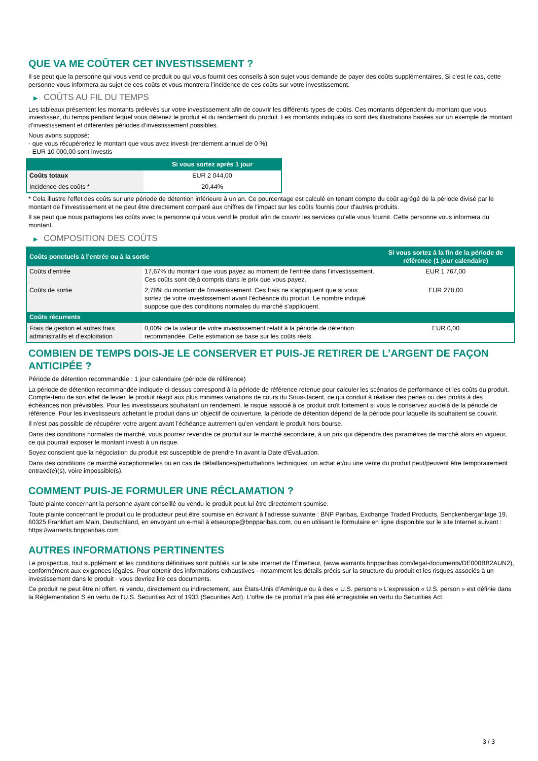QUE VA ME COÛTER CET INVESTISSEMENT ?
Il se peut que la personne qui vous vend ce produit ou qui vous fournit des conseils à son sujet vous demande de payer des coûts supplémentaires. Si c’est le cas, cette personne vous informera au sujet de ces coûts et vous montrera l’incidence de ces coûts sur votre investissement.
▶ COÛTS AU FIL DU TEMPS
Les tableaux présentent les montants prélevés sur votre investissement afin de couvrir les différents types de coûts. Ces montants dépendent du montant que vous investissez, du temps pendant lequel vous détenez le produit et du rendement du produit. Les montants indiqués ici sont des illustrations basées sur un exemple de montant d’investissement et différentes périodes d’investissement possibles.
Nous avons supposé:
- que vous récupéreriez le montant que vous avez investi (rendement annuel de 0 %)
- EUR 10 000,00 sont investis
| | Si vous sortez après 1 jour |
| --- | --- |
| Coûts totaux | EUR 2 044,00 |
| Incidence des coûts * | 20,44% |
* Cela illustre l'effet des coûts sur une période de détention inférieure à un an. Ce pourcentage est calculé en tenant compte du coût agrégé de la période divisé par le montant de l'investissement et ne peut être directement comparé aux chiffres de l'impact sur les coûts fournis pour d'autres produits.
Il se peut que nous partagions les coûts avec la personne qui vous vend le produit afin de couvrir les services qu’elle vous fournit. Cette personne vous informera du montant.
▶ COMPOSITION DES COÛTS
| Coûts ponctuels à l’entrée ou à la sortie | | Si vous sortez à la fin de la période de référence (1 jour calendaire) |
| --- | --- | --- |
| Coûts d'entrée | 17,67% du montant que vous payez au moment de l’entrée dans l’investissement. Ces coûts sont déjà compris dans le prix que vous payez. | EUR 1 767,00 |
| Coûts de sortie | 2,78% du montant de l'investissement. Ces frais ne s'appliquent que si vous sortez de votre investissement avant l'échéance du produit. Le nombre indiqué suppose que des conditions normales du marché s'appliquent. | EUR 278,00 |
| Coûts récurrents | | |
| Frais de gestion et autres frais administratifs et d’exploitation | 0,00% de la valeur de votre investissement relatif à la période de détention recommandée. Cette estimation se base sur les coûts réels. | EUR 0,00 |
COMBIEN DE TEMPS DOIS-JE LE CONSERVER ET PUIS-JE RETIRER DE L’ARGENT DE FAÇON ANTICIPÉE ?
Période de détention recommandée : 1 jour calendaire (période de référence)
La période de détention recommandée indiquée ci-dessus correspond à la période de référence retenue pour calculer les scénarios de performance et les coûts du produit. Compte-tenu de son effet de levier, le produit réagit aux plus minimes variations de cours du Sous-Jacent, ce qui conduit à réaliser des pertes ou des profits à des échéances non prévisibles. Pour les investisseurs souhaitant un rendement, le risque associé à ce produit croît fortement si vous le conservez au-delà de la période de référence. Pour les investisseurs achetant le produit dans un objectif de couverture, la période de détention dépend de la période pour laquelle ils souhaitent se couvrir.
Il n'est pas possible de récupérer votre argent avant l’échéance autrement qu'en vendant le produit hors bourse.
Dans des conditions normales de marché, vous pourrez revendre ce produit sur le marché secondaire, à un prix qui dépendra des paramètres de marché alors en vigueur, ce qui pourrait exposer le montant investi à un risque.
Soyez conscient que la négociation du produit est susceptible de prendre fin avant la Date d'Évaluation.
Dans des conditions de marché exceptionnelles ou en cas de défaillances/perturbations techniques, un achat et/ou une vente du produit peut/peuvent être temporairement entravé(e)(s), voire impossible(s).
COMMENT PUIS-JE FORMULER UNE RÉCLAMATION ?
Toute plainte concernant la personne ayant conseillé ou vendu le produit peut lui être directement soumise.
Toute plainte concernant le produit ou le producteur peut être soumise en écrivant à l'adresse suivante : BNP Paribas, Exchange Traded Products, Senckenberganlage 19, 60325 Frankfurt am Main, Deutschland, en envoyant un e-mail à etseurope@bnpparibas.com, ou en utilisant le formulaire en ligne disponible sur le site Internet suivant : https://warrants.bnpparibas.com
AUTRES INFORMATIONS PERTINENTES
Le prospectus, tout supplément et les conditions définitives sont publiés sur le site internet de l'Émetteur, (www.warrants.bnpparibas.com/legal-documents/DE000BB2AUN2), conformément aux exigences légales. Pour obtenir des informations exhaustives - notamment les détails précis sur la structure du produit et les risques associés à un investissement dans le produit - vous devriez lire ces documents.
Ce produit ne peut être ni offert, ni vendu, directement ou indirectement, aux États-Unis d'Amérique ou à des « U.S. persons » L'expression « U.S. person » est définie dans la Réglementation S en vertu de l'U.S. Securities Act of 1933 (Securities Act). L'offre de ce produit n'a pas été enregistrée en vertu du Securities Act.
3 / 3